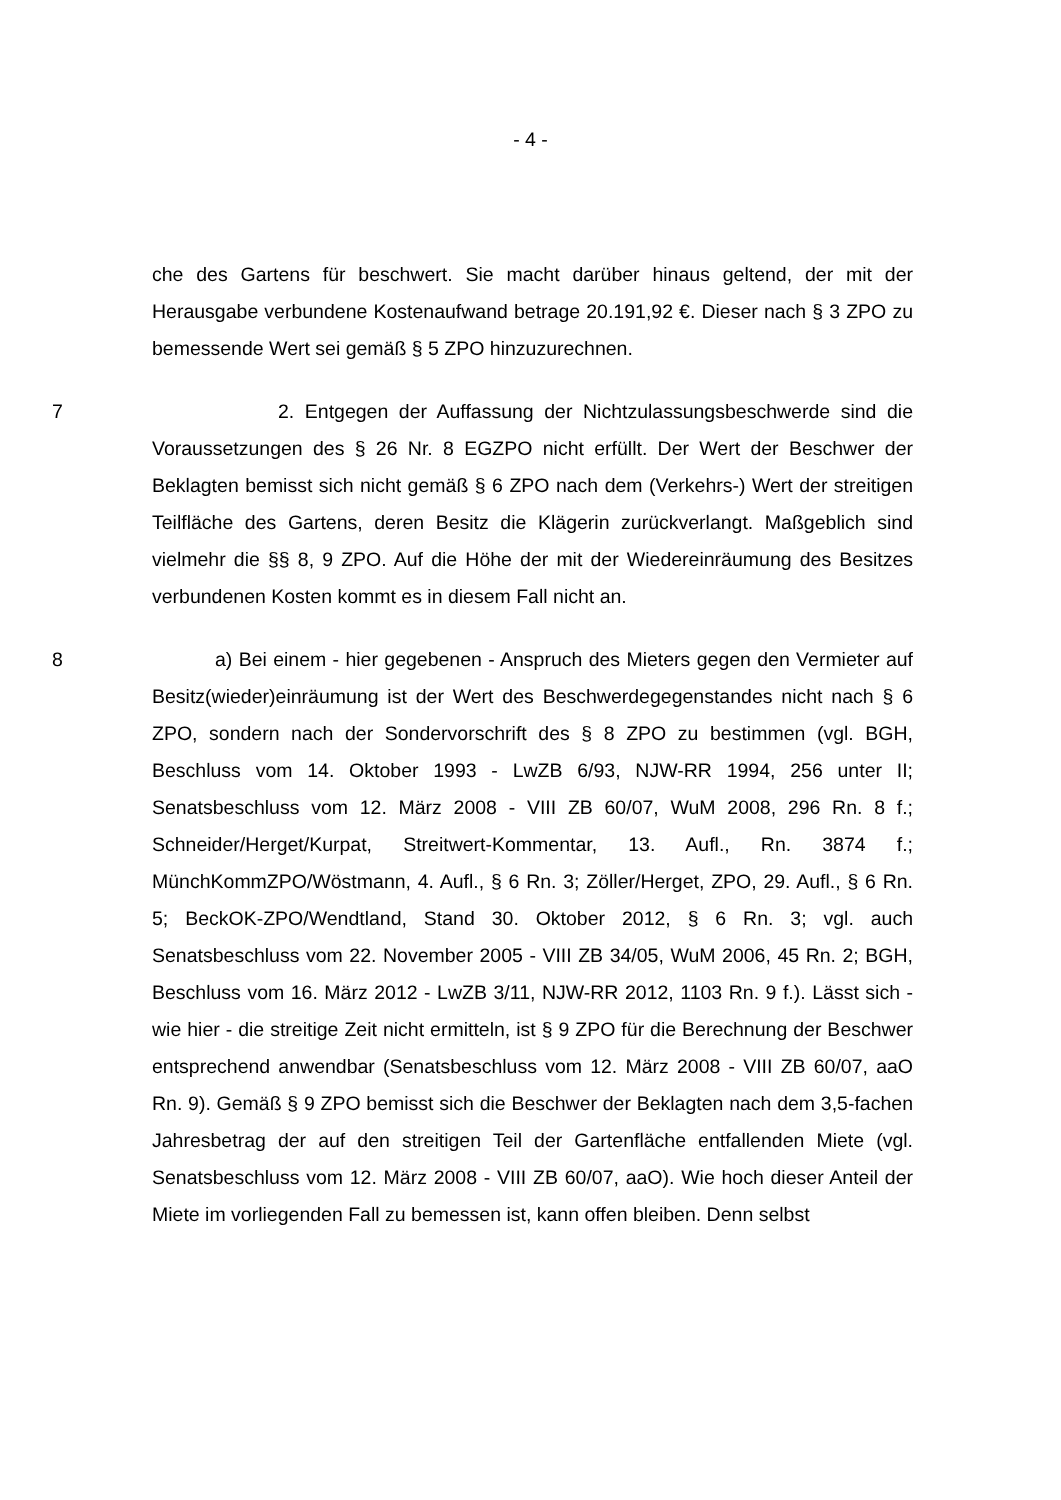- 4 -
che des Gartens für beschwert. Sie macht darüber hinaus geltend, der mit der Herausgabe verbundene Kostenaufwand betrage 20.191,92 €. Dieser nach § 3 ZPO zu bemessende Wert sei gemäß § 5 ZPO hinzuzurechnen.
7 2. Entgegen der Auffassung der Nichtzulassungsbeschwerde sind die Voraussetzungen des § 26 Nr. 8 EGZPO nicht erfüllt. Der Wert der Beschwer der Beklagten bemisst sich nicht gemäß § 6 ZPO nach dem (Verkehrs-) Wert der streitigen Teilfläche des Gartens, deren Besitz die Klägerin zurückverlangt. Maßgeblich sind vielmehr die §§ 8, 9 ZPO. Auf die Höhe der mit der Wieder­einräumung des Besitzes verbundenen Kosten kommt es in diesem Fall nicht an.
8 a) Bei einem - hier gegebenen - Anspruch des Mieters gegen den Ver­mieter auf Besitz(wieder)einräumung ist der Wert des Beschwerdegegenstan­des nicht nach § 6 ZPO, sondern nach der Sondervorschrift des § 8 ZPO zu bestimmen (vgl. BGH, Beschluss vom 14. Oktober 1993 - LwZB 6/93, NJW-RR 1994, 256 unter II; Senatsbeschluss vom 12. März 2008 - VIII ZB 60/07, WuM 2008, 296 Rn. 8 f.; Schneider/Herget/Kurpat, Streitwert-Kommentar, 13. Aufl., Rn. 3874 f.; MünchKommZPO/Wöstmann, 4. Aufl., § 6 Rn. 3; Zöller/Herget, ZPO, 29. Aufl., § 6 Rn. 5; BeckOK-ZPO/Wendtland, Stand 30. Oktober 2012, § 6 Rn. 3; vgl. auch Senatsbeschluss vom 22. November 2005 - VIII ZB 34/05, WuM 2006, 45 Rn. 2; BGH, Beschluss vom 16. März 2012 - LwZB 3/11, NJW-RR 2012, 1103 Rn. 9 f.). Lässt sich - wie hier - die streitige Zeit nicht ermitteln, ist § 9 ZPO für die Berechnung der Beschwer entsprechend anwendbar (Se­natsbeschluss vom 12. März 2008 - VIII ZB 60/07, aaO Rn. 9). Gemäß § 9 ZPO bemisst sich die Beschwer der Beklagten nach dem 3,5-fachen Jahresbetrag der auf den streitigen Teil der Gartenfläche entfallenden Miete (vgl. Senatsbe­schluss vom 12. März 2008 - VIII ZB 60/07, aaO). Wie hoch dieser Anteil der Miete im vorliegenden Fall zu bemessen ist, kann offen bleiben. Denn selbst